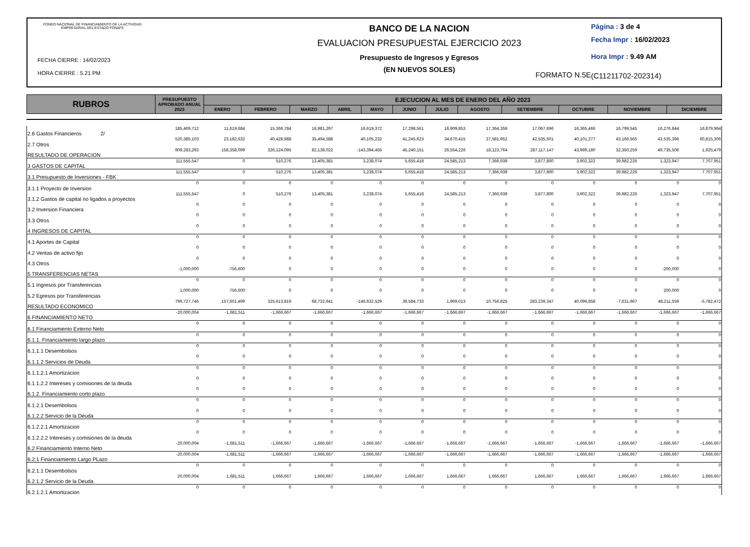FONDO NACIONAL DE FINANCIAMIENTO DE LA ACTIVIDAD EMPRESARIAL DEL ESTADO FONAFE
FECHA CIERRE : 14/02/2023
HORA CIERRE : 5.21 PM
BANCO DE LA NACION
EVALUACION PRESUPUESTAL EJERCICIO 2023
Presupuesto de Ingresos y Egresos
(EN NUEVOS SOLES)
FORMATO N.5E
Página : 3 de 4
Fecha Impr : 16/02/2023
Hora Impr : 9.49 AM
(C11211702-202314)
| RUBROS | PRESUPUESTO APROBADO ANUAL 2023 | EJECUCION AL MES DE ENERO DEL AÑO 2023 | | | | | | | | | | | |
| --- | --- | --- | --- | --- | --- | --- | --- | --- | --- | --- | --- | --- | --- |
| | | ENERO | FEBRERO | MARZO | ABRIL | MAYO | JUNIO | JULIO | AGOSTO | SETIEMBRE | OCTUBRE | NOVIEMBRE | DICIEMBRE |
| 2.6 Gastos Financieros 2/ | 185,469,712 | 11,619,684 | 15,366,784 | 16,981,297 | 16,619,372 | 17,298,561 | 16,909,853 | 17,364,359 | 17,067,696 | 16,365,466 | 16,799,545 | 16,276,844 | 16,879,964 |
| 2.7 Otros | 520,385,103 | 23,182,632 | 40,428,988 | 35,494,588 | 40,105,232 | 41,245,623 | 34,670,415 | 37,581,952 | 42,535,501 | 40,101,277 | 43,166,565 | 43,535,396 | 60,815,306 |
| RESULTADO DE OPERACION | 909,283,293 | 158,358,099 | 326,124,095 | 82,138,022 | -143,394,455 | 45,240,151 | 26,554,226 | 18,123,764 | 287,117,147 | 43,999,180 | 32,350,259 | 49,735,506 | 1,925,479 |
| 3 GASTOS DE CAPITAL | 111,555,547 | 0 | 510,276 | 13,405,381 | 3,238,074 | 5,655,418 | 24,585,213 | 7,366,939 | 3,877,800 | 3,902,322 | 39,982,226 | 1,323,947 | 7,707,951 |
| 3.1 Presupuesto de Inversiones - FBK | 111,555,547 | 0 | 510,276 | 13,405,381 | 3,238,074 | 5,655,418 | 24,585,213 | 7,366,939 | 3,877,800 | 3,902,322 | 39,982,226 | 1,323,947 | 7,707,951 |
| 3.1.1 Proyecto de Inversion | 0 | 0 | 0 | 0 | 0 | 0 | 0 | 0 | 0 | 0 | 0 | 0 | 0 |
| 3.1.2 Gastos de capital no ligados a proyectos | 111,555,547 | 0 | 510,276 | 13,405,381 | 3,238,074 | 5,655,418 | 24,585,213 | 7,366,939 | 3,877,800 | 3,902,322 | 39,982,226 | 1,323,947 | 7,707,951 |
| 3.2 Inversion Financiera | 0 | 0 | 0 | 0 | 0 | 0 | 0 | 0 | 0 | 0 | 0 | 0 | 0 |
| 3.3 Otros | 0 | 0 | 0 | 0 | 0 | 0 | 0 | 0 | 0 | 0 | 0 | 0 | 0 |
| 4 INGRESOS DE CAPITAL | 0 | 0 | 0 | 0 | 0 | 0 | 0 | 0 | 0 | 0 | 0 | 0 | 0 |
| 4.1 Aportes de Capital | 0 | 0 | 0 | 0 | 0 | 0 | 0 | 0 | 0 | 0 | 0 | 0 | 0 |
| 4.2 Ventas de activo fijo | 0 | 0 | 0 | 0 | 0 | 0 | 0 | 0 | 0 | 0 | 0 | 0 | 0 |
| 4.3 Otros | 0 | 0 | 0 | 0 | 0 | 0 | 0 | 0 | 0 | 0 | 0 | 0 | 0 |
| 5 TRANSFERENCIAS NETAS | -1,000,000 | -756,600 | 0 | 0 | 0 | 0 | 0 | 0 | 0 | 0 | 0 | -200,000 | 0 |
| 5.1 Ingresos por Transferencias | 0 | 0 | 0 | 0 | 0 | 0 | 0 | 0 | 0 | 0 | 0 | 0 | 0 |
| 5.2 Egresos por Transferencias | 1,000,000 | 756,600 | 0 | 0 | 0 | 0 | 0 | 0 | 0 | 0 | 0 | 200,000 | 0 |
| RESULTADO ECONOMICO | 796,727,746 | 157,601,499 | 325,613,819 | 68,732,641 | -146,632,529 | 39,584,733 | 1,969,013 | 10,756,825 | 283,239,347 | 40,096,858 | -7,631,967 | 48,211,559 | -5,782,472 |
| 6 FINANCIAMIENTO NETO | -20,000,004 | -1,681,511 | -1,666,667 | -1,666,667 | -1,666,667 | -1,666,667 | -1,666,667 | -1,666,667 | -1,666,667 | -1,666,667 | -1,666,667 | -1,666,667 | -1,666,667 |
| 6.1 Financiamiento Externo Neto | 0 | 0 | 0 | 0 | 0 | 0 | 0 | 0 | 0 | 0 | 0 | 0 | 0 |
| 6.1.1. Financiamiento largo plazo | 0 | 0 | 0 | 0 | 0 | 0 | 0 | 0 | 0 | 0 | 0 | 0 | 0 |
| 6.1.1.1 Desembolsos | 0 | 0 | 0 | 0 | 0 | 0 | 0 | 0 | 0 | 0 | 0 | 0 | 0 |
| 6.1.1.2 Servicios de Deuda | 0 | 0 | 0 | 0 | 0 | 0 | 0 | 0 | 0 | 0 | 0 | 0 | 0 |
| 6.1.1.2.1 Amortizacion | 0 | 0 | 0 | 0 | 0 | 0 | 0 | 0 | 0 | 0 | 0 | 0 | 0 |
| 6.1.1.2.2 Intereses y comisiones de la deuda | 0 | 0 | 0 | 0 | 0 | 0 | 0 | 0 | 0 | 0 | 0 | 0 | 0 |
| 6.1.2. Financiamiento corto plazo | 0 | 0 | 0 | 0 | 0 | 0 | 0 | 0 | 0 | 0 | 0 | 0 | 0 |
| 6.1.2.1 Desembolsos | 0 | 0 | 0 | 0 | 0 | 0 | 0 | 0 | 0 | 0 | 0 | 0 | 0 |
| 6.1.2.2 Servicio de la Deuda | 0 | 0 | 0 | 0 | 0 | 0 | 0 | 0 | 0 | 0 | 0 | 0 | 0 |
| 6.1.2.2.1 Amortizacion | 0 | 0 | 0 | 0 | 0 | 0 | 0 | 0 | 0 | 0 | 0 | 0 | 0 |
| 6.1.2.2.2 Intereses y comisiones de la deuda | 0 | 0 | 0 | 0 | 0 | 0 | 0 | 0 | 0 | 0 | 0 | 0 | 0 |
| 6.2 Financiamiento Interno Neto | -20,000,004 | -1,681,511 | -1,666,667 | -1,666,667 | -1,666,667 | -1,666,667 | -1,666,667 | -1,666,667 | -1,666,667 | -1,666,667 | -1,666,667 | -1,666,667 | -1,666,667 |
| 6.2.1 Financiamiento Largo PLazo | -20,000,004 | -1,681,511 | -1,666,667 | -1,666,667 | -1,666,667 | -1,666,667 | -1,666,667 | -1,666,667 | -1,666,667 | -1,666,667 | -1,666,667 | -1,666,667 | -1,666,667 |
| 6.2.1.1 Desembolsos | 0 | 0 | 0 | 0 | 0 | 0 | 0 | 0 | 0 | 0 | 0 | 0 | 0 |
| 6.2.1.2 Servicio de la Deuda | 20,000,004 | 1,681,511 | 1,666,667 | 1,666,667 | 1,666,667 | 1,666,667 | 1,666,667 | 1,666,667 | 1,666,667 | 1,666,667 | 1,666,667 | 1,666,667 | 1,666,667 |
| 6.2.1.2.1 Amortizacion | 0 | 0 | 0 | 0 | 0 | 0 | 0 | 0 | 0 | 0 | 0 | 0 | 0 |